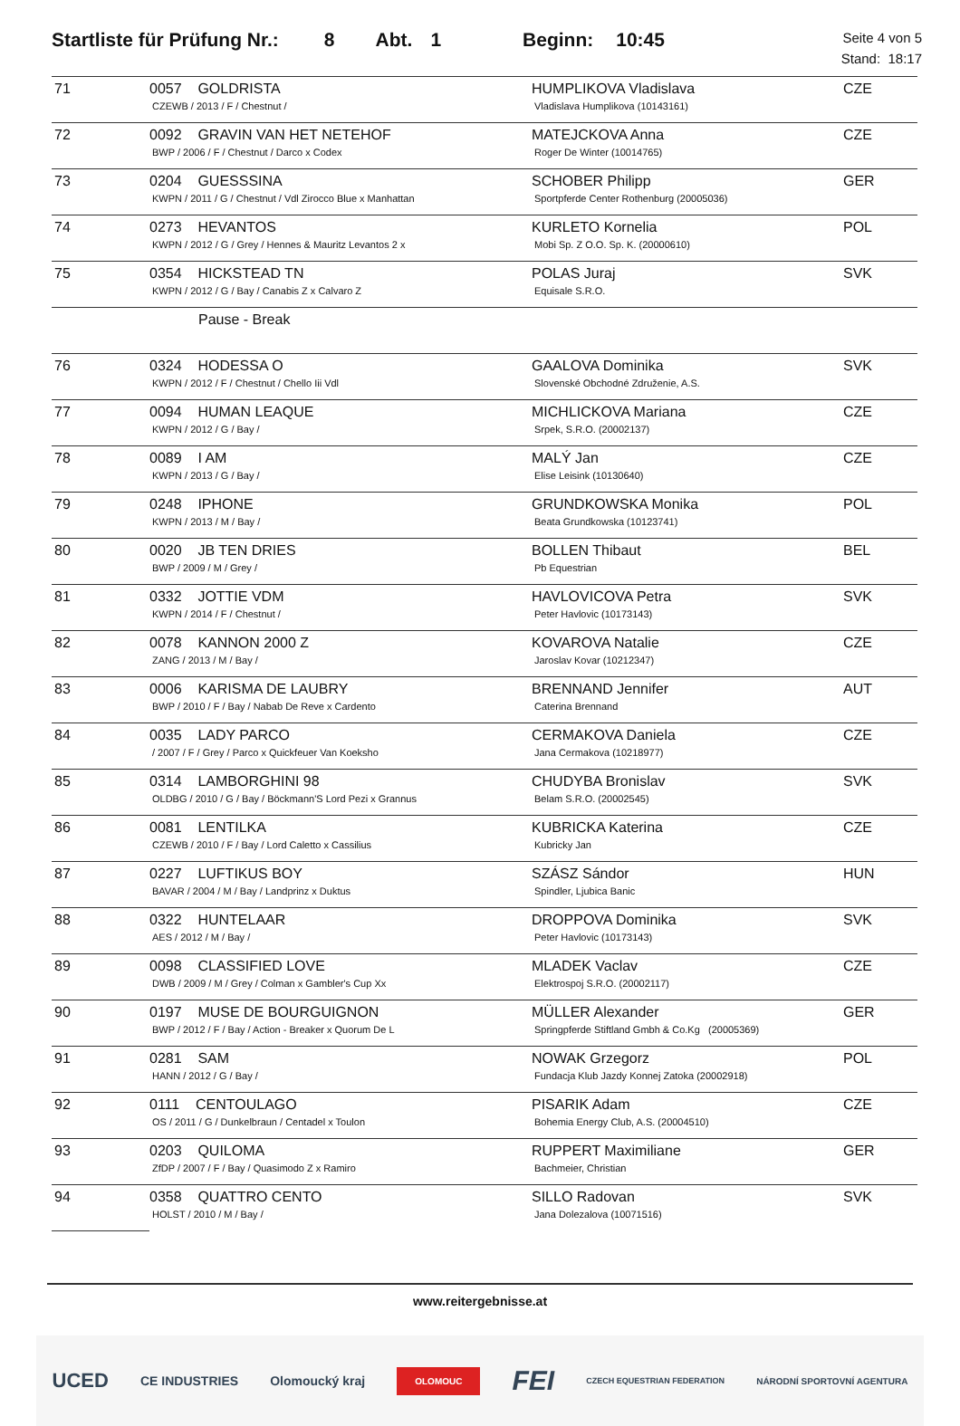Startliste für Prüfung Nr.: 8 Abt. 1 Beginn: 10:45
Seite 4 von 5
Stand: 18:17
| 71 | 0057 GOLDRISTA CZEWB / 2013 / F / Chestnut / | HUMPLIKOVA Vladislava Vladislava Humplikova (10143161) | CZE |
| 72 | 0092 GRAVIN VAN HET NETEHOF BWP / 2006 / F / Chestnut / Darco x Codex | MATEJCKOVA Anna Roger De Winter (10014765) | CZE |
| 73 | 0204 GUESSSINA KWPN / 2011 / G / Chestnut / Vdl Zirocco Blue x Manhattan | SCHOBER Philipp Sportpferde Center Rothenburg (20005036) | GER |
| 74 | 0273 HEVANTOS KWPN / 2012 / G / Grey / Hennes & Mauritz Levantos 2 x | KURLETO Kornelia Mobi Sp. Z O.O. Sp. K. (20000610) | POL |
| 75 | 0354 HICKSTEAD TN KWPN / 2012 / G / Bay / Canabis Z x Calvaro Z | POLAS Juraj Equisale S.R.O. | SVK |
| | Pause - Break | | |
| 76 | 0324 HODESSA O KWPN / 2012 / F / Chestnut / Chello Iii Vdl | GAALOVA Dominika Slovenské Obchodné Združenie, A.S. | SVK |
| 77 | 0094 HUMAN LEAQUE KWPN / 2012 / G / Bay / | MICHLICKOVA Mariana Srpek, S.R.O. (20002137) | CZE |
| 78 | 0089 I AM KWPN / 2013 / G / Bay / | MALÝ Jan Elise Leisink (10130640) | CZE |
| 79 | 0248 IPHONE KWPN / 2013 / M / Bay / | GRUNDKOWSKA Monika Beata Grundkowska (10123741) | POL |
| 80 | 0020 JB TEN DRIES BWP / 2009 / M / Grey / | BOLLEN Thibaut Pb Equestrian | BEL |
| 81 | 0332 JOTTIE VDM KWPN / 2014 / F / Chestnut / | HAVLOVICOVA Petra Peter Havlovic (10173143) | SVK |
| 82 | 0078 KANNON 2000 Z ZANG / 2013 / M / Bay / | KOVAROVA Natalie Jaroslav Kovar (10212347) | CZE |
| 83 | 0006 KARISMA DE LAUBRY BWP / 2010 / F / Bay / Nabab De Reve x Cardento | BRENNAND Jennifer Caterina Brennand | AUT |
| 84 | 0035 LADY PARCO / 2007 / F / Grey / Parco x Quickfeuer Van Koeksho | CERMAKOVA Daniela Jana Cermakova (10218977) | CZE |
| 85 | 0314 LAMBORGHINI 98 OLDBG / 2010 / G / Bay / Böckmann'S Lord Pezi x Grannus | CHUDYBA Bronislav Belam S.R.O. (20002545) | SVK |
| 86 | 0081 LENTILKA CZEWB / 2010 / F / Bay / Lord Caletto x Cassilius | KUBRICKA Katerina Kubricky Jan | CZE |
| 87 | 0227 LUFTIKUS BOY BAVAR / 2004 / M / Bay / Landprinz x Duktus | SZÁSZ Sándor Spindler, Ljubica Banic | HUN |
| 88 | 0322 HUNTELAAR AES / 2012 / M / Bay / | DROPPOVA Dominika Peter Havlovic (10173143) | SVK |
| 89 | 0098 CLASSIFIED LOVE DWB / 2009 / M / Grey / Colman x Gambler's Cup Xx | MLADEK Vaclav Elektrospoj S.R.O. (20002117) | CZE |
| 90 | 0197 MUSE DE BOURGUIGNON BWP / 2012 / F / Bay / Action - Breaker x Quorum De L | MÜLLER Alexander Springpferde Stiftland Gmbh & Co.Kg (20005369) | GER |
| 91 | 0281 SAM HANN / 2012 / G / Bay / | NOWAK Grzegorz Fundacja Klub Jazdy Konnej Zatoka (20002918) | POL |
| 92 | 0111 CENTOULAGO OS / 2011 / G / Dunkelbraun / Centadel x Toulon | PISARIK Adam Bohemia Energy Club, A.S. (20004510) | CZE |
| 93 | 0203 QUILOMA ZfDP / 2007 / F / Bay / Quasimodo Z x Ramiro | RUPPERT Maximiliane Bachmeier, Christian | GER |
| 94 | 0358 QUATTRO CENTO HOLST / 2010 / M / Bay / | SILLO Radovan Jana Dolezalova (10071516) | SVK |
www.reitergebnisse.at
UCED CE INDUSTRIES Olomoucký kraj OLOMOUC FEI CZECH EQUESTRIAN FEDERATION NÁRODNÍ SPORTOVNÍ AGENTURA